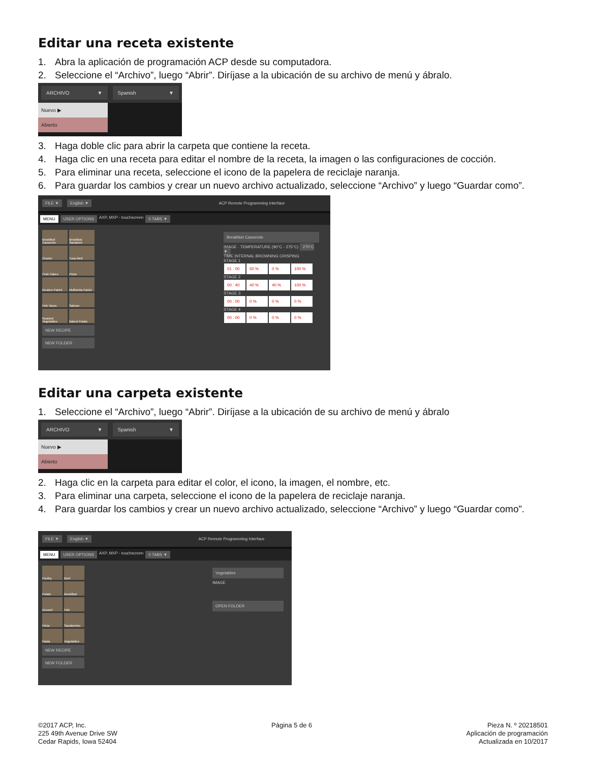Editar una receta existente
1. Abra la aplicación de programación ACP desde su computadora.
2. Seleccione el “Archivo”, luego “Abrir”. Diríjase a la ubicación de su archivo de menú y ábralo.
ARCHIVO ▼ Spanish ▼
Nuevo ▶
Abierto
3. Haga doble clic para abrir la carpeta que contiene la receta.
4. Haga clic en una receta para editar el nombre de la receta, la imagen o las configuraciones de cocción.
5. Para eliminar una receta, seleccione el icono de la papelera de reciclaje naranja.
6. Para guardar los cambios y crear un nuevo archivo actualizado, seleccione “Archivo” y luego “Guardar como”.
FILE ▼ English ▼ ACP Remote Programming Interface
MENU USER OPTIONS AXP, MXP - touchscreen 0 TABS ▼
Breakfast Casserole
Breakfast Sandwich
Omelet
Tuna Melt
Crab Cakes
Pizza
Reuben Panini
Muffuletta Panini
Fish Tacos
Salmon
Roasted Vegetables
Baked Potato
NEW RECIPE
NEW FOLDER
Breakfast Casserole
IMAGE · TEMPERATURE (90°C - 275°C) 270°C ▼
TIME INTERNAL BROWNING CRISPING
STAGE 1
01 : 00 50 % 0 % 100 %
STAGE 2
00 : 40 40 % 40 % 100 %
STAGE 3
00 : 00 0 % 0 % 0 %
STAGE 4
00 : 00 0 % 0 % 0 %
Editar una carpeta existente
1. Seleccione el “Archivo”, luego “Abrir”. Diríjase a la ubicación de su archivo de menú y ábralo
ARCHIVO ▼ Spanish ▼
Nuevo ▶
Abierto
2. Haga clic en la carpeta para editar el color, el icono, la imagen, el nombre, etc.
3. Para eliminar una carpeta, seleccione el icono de la papelera de reciclaje naranja.
4. Para guardar los cambios y crear un nuevo archivo actualizado, seleccione “Archivo” y luego “Guardar como”.
FILE ▼ English ▼ ACP Remote Programming Interface
MENU USER OPTIONS AXP, MXP - touchscreen 0 TABS ▼
Poultry
Beef
Potato
Breakfast
Dessert
Fish
Pizza
Sandwiches
Pasta
Vegetables
NEW RECIPE
NEW FOLDER
Vegetables
IMAGE
OPEN FOLDER
©2017 ACP, Inc.
225 49th Avenue Drive SW
Cedar Rapids, Iowa 52404
Página 5 de 6 Pieza N. º 20218501
Aplicación de programación
Actualizada en 10/2017